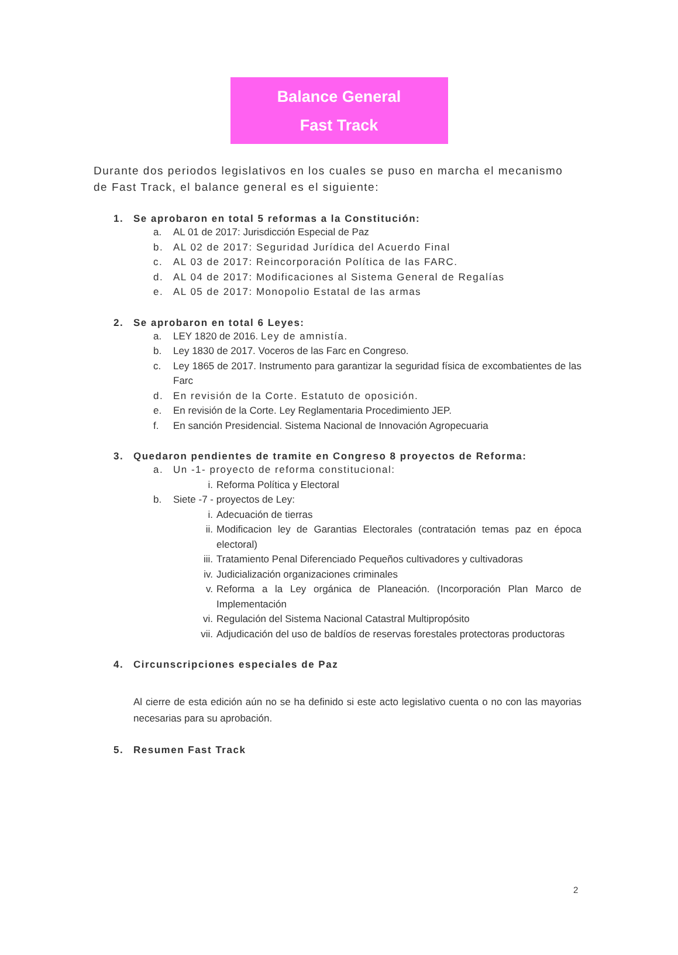Balance General
Fast Track
Durante dos periodos legislativos en los cuales se puso en marcha el mecanismo de Fast Track, el balance general es el siguiente:
1. Se aprobaron en total 5 reformas a la Constitución:
a. AL 01 de 2017: Jurisdicción Especial de Paz
b. AL 02 de 2017: Seguridad Jurídica del Acuerdo Final
c. AL 03 de 2017: Reincorporación Política de las FARC.
d. AL 04 de 2017: Modificaciones al Sistema General de Regalías
e. AL 05 de 2017: Monopolio Estatal de las armas
2. Se aprobaron en total 6 Leyes:
a. LEY 1820 de 2016. Ley de amnistía.
b. Ley 1830 de 2017. Voceros de las Farc en Congreso.
c. Ley 1865 de 2017. Instrumento para garantizar la seguridad física de excombatientes de las Farc
d. En revisión de la Corte. Estatuto de oposición.
e. En revisión de la Corte. Ley Reglamentaria Procedimiento JEP.
f. En sanción Presidencial. Sistema Nacional de Innovación Agropecuaria
3. Quedaron pendientes de tramite en Congreso 8 proyectos de Reforma:
a. Un -1- proyecto de reforma constitucional:
i. Reforma Política y Electoral
b. Siete -7 - proyectos de Ley:
i. Adecuación de tierras
ii. Modificacion ley de Garantias Electorales (contratación temas paz en época electoral)
iii. Tratamiento Penal Diferenciado Pequeños cultivadores y cultivadoras
iv. Judicialización organizaciones criminales
v. Reforma a la Ley orgánica de Planeación. (Incorporación Plan Marco de Implementación
vi. Regulación del Sistema Nacional Catastral Multipropósito
vii. Adjudicación del uso de baldíos de reservas forestales protectoras productoras
4. Circunscripciones especiales de Paz
Al cierre de esta edición aún no se ha definido si este acto legislativo cuenta o no con las mayorias necesarias para su aprobación.
5. Resumen Fast Track
2